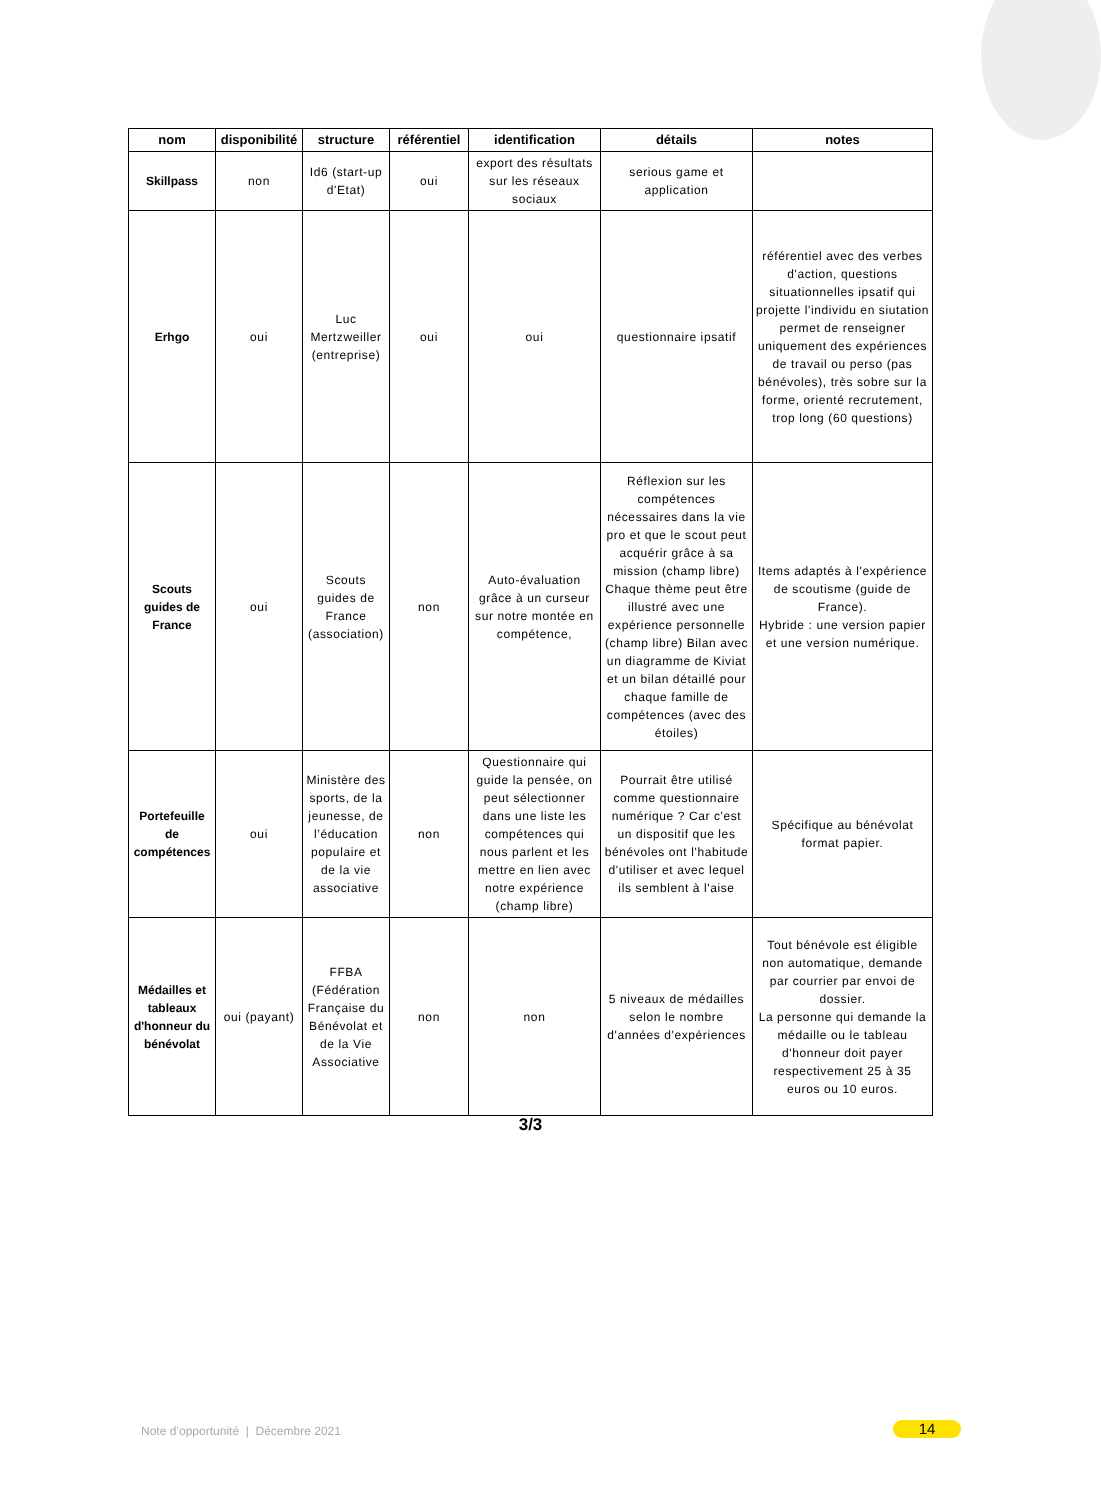| nom | disponibilité | structure | référentiel | identification | détails | notes |
| --- | --- | --- | --- | --- | --- | --- |
| Skillpass | non | Id6 (start-up d'Etat) | oui | export des résultats sur les réseaux sociaux | serious game et application | |
| Erhgo | oui | Luc Mertzweiller (entreprise) | oui | oui | questionnaire ipsatif | référentiel avec des verbes d'action, questions situationnelles ipsatif qui projette l'individu en siutation permet de renseigner uniquement des expériences de travail ou perso (pas bénévoles), très sobre sur la forme, orienté recrutement, trop long (60 questions) |
| Scouts guides de France | oui | Scouts guides de France (association) | non | Auto-évaluation grâce à un curseur sur notre montée en compétence, | Réflexion sur les compétences nécessaires dans la vie pro et que le scout peut acquérir grâce à sa mission (champ libre) Chaque thème peut être illustré avec une expérience personnelle (champ libre) Bilan avec un diagramme de Kiviat et un bilan détaillé pour chaque famille de compétences (avec des étoiles) | Items adaptés à l'expérience de scoutisme (guide de France). Hybride : une version papier et une version numérique. |
| Portefeuille de compétences | oui | Ministère des sports, de la jeunesse, de l’éducation populaire et de la vie associative | non | Questionnaire qui guide la pensée, on peut sélectionner dans une liste les compétences qui nous parlent et les mettre en lien avec notre expérience (champ libre) | Pourrait être utilisé comme questionnaire numérique ? Car c'est un dispositif que les bénévoles ont l'habitude d'utiliser et avec lequel ils semblent à l'aise | Spécifique au bénévolat format papier. |
| Médailles et tableaux d'honneur du bénévolat | oui (payant) | FFBA (Fédération Française du Bénévolat et de la Vie Associative | non | non | 5 niveaux de médailles selon le nombre d'années d'expériences | Tout bénévole est éligible non automatique, demande par courrier par envoi de dossier. La personne qui demande la médaille ou le tableau d'honneur doit payer respectivement 25 à 35 euros ou 10 euros. |
3/3
Note d’opportunité | Décembre 2021
14